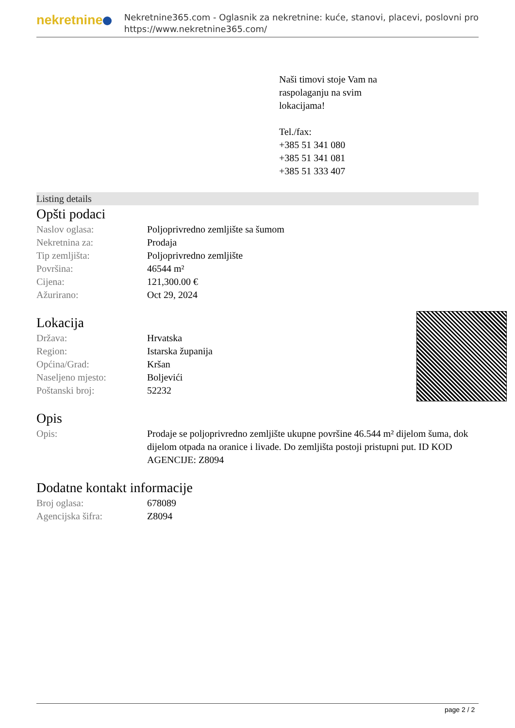nekretnine
Nekretnine365.com - Oglasnik za nekretnine: kuće, stanovi, placevi, poslovni pro
https://www.nekretnine365.com/
Naši timovi stoje Vam na
raspolaganju na svim
lokacijama!
Tel./fax:
+385 51 341 080
+385 51 341 081
+385 51 333 407
Listing details
Opšti podaci
| Naslov oglasa: | Poljoprivredno zemljište sa šumom |
| Nekretnina za: | Prodaja |
| Tip zemljišta: | Poljoprivredno zemljište |
| Površina: | 46544 m² |
| Cijena: | 121,300.00 € |
| Ažurirano: | Oct 29, 2024 |
Lokacija
| Država: | Hrvatska |
| Region: | Istarska županija |
| Općina/Grad: | Kršan |
| Naseljeno mjesto: | Boljevići |
| Poštanski broj: | 52232 |
Opis
| Opis: | Prodaje se poljoprivredno zemljište ukupne površine 46.544 m² dijelom šuma, dok dijelom otpada na oranice i livade. Do zemljišta postoji pristupni put. ID KOD AGENCIJE: Z8094 |
Dodatne kontakt informacije
| Broj oglasa: | 678089 |
| Agencijska šifra: | Z8094 |
page 2 / 2